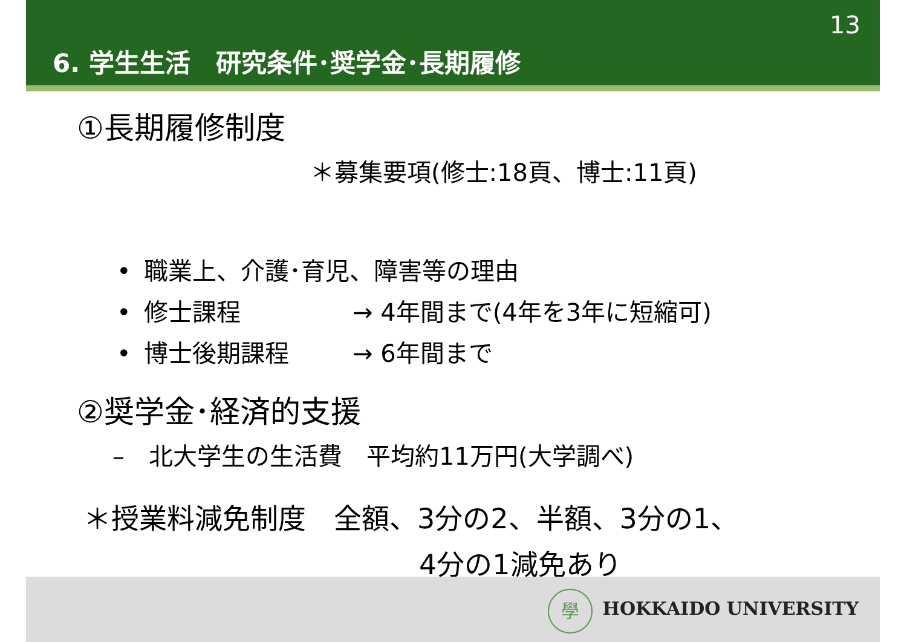13
6. 学生生活　研究条件･奨学金･長期履修
①長期履修制度
＊募集要項(修士:18頁、博士:11頁)
• 職業上、介護･育児、障害等の理由
• 修士課程 → 4年間まで(4年を3年に短縮可)
• 博士後期課程 → 6年間まで
②奨学金･経済的支援
–　北大学生の生活費　平均約11万円(大学調べ)
＊授業料減免制度　全額、3分の2、半額、3分の1、
4分の1減免あり
學 HOKKAIDO UNIVERSITY